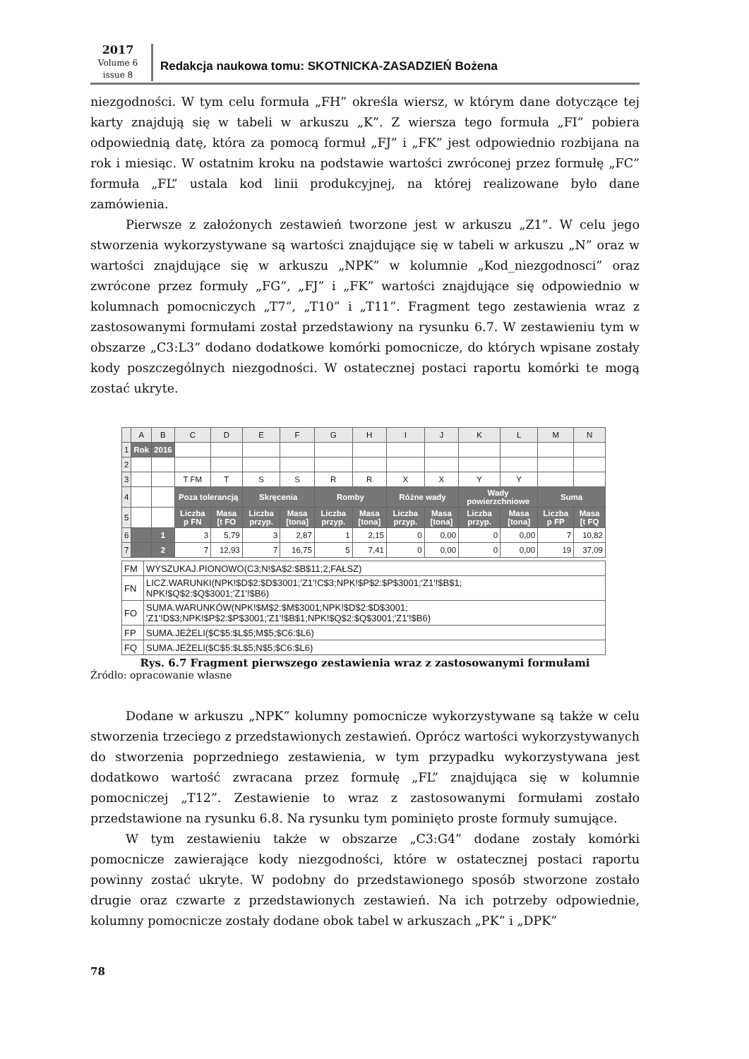2017
Volume 6
issue 8
Redakcja naukowa tomu: SKOTNICKA-ZASADZIEŃ Bożena
niezgodności. W tym celu formuła „FH” określa wiersz, w którym dane dotyczące tej karty znajdują się w tabeli w arkuszu „K”. Z wiersza tego formuła „FI” pobiera odpowiednią datę, która za pomocą formuł „FJ” i „FK” jest odpowiednio rozbijana na rok i miesiąc. W ostatnim kroku na podstawie wartości zwróconej przez formułę „FC” formuła „FL” ustala kod linii produkcyjnej, na której realizowane było dane zamówienia.
Pierwsze z założonych zestawień tworzone jest w arkuszu „Z1”. W celu jego stworzenia wykorzystywane są wartości znajdujące się w tabeli w arkuszu „N” oraz w wartości znajdujące się w arkuszu „NPK” w kolumnie „Kod_niezgodnosci” oraz zwrócone przez formuły „FG”, „FJ” i „FK” wartości znajdujące się odpowiednio w kolumnach pomocniczych „T7”, „T10” i „T11”. Fragment tego zestawienia wraz z zastosowanymi formułami został przedstawiony na rysunku 6.7. W zestawieniu tym w obszarze „C3:L3” dodano dodatkowe komórki pomocnicze, do których wpisane zostały kody poszczególnych niezgodności. W ostatecznej postaci raportu komórki te mogą zostać ukryte.
| | A | B | C | D | E | F | G | H | I | J | K | L | M | N |
| --- | --- | --- | --- | --- | --- | --- | --- | --- | --- | --- | --- | --- | --- | --- |
| 1 | Rok | 2016 | | | | | | | | | | | | |
| 2 | | | | | | | | | | | | | | |
| 3 | | | T FM | T | S | S | R | R | X | X | Y | Y | | |
| 4 | | | Poza tolerancją | | Skręcenia | | Romby | | Różne wady | | Wady powierzchniowe | | Suma | |
| 5 | | | Liczba p FN | Masa [t FO | Liczba przyp. | Masa [tona] | Liczba przyp. | Masa [tona] | Liczba przyp. | Masa [tona] | Liczba przyp. | Masa [tona] | Liczba p FP | Masa [t FQ |
| 6 | | 1 | 3 | 5,79 | 3 | 2,87 | 1 | 2,15 | 0 | 0,00 | 0 | 0,00 | 7 | 10,82 |
| 7 | | 2 | 7 | 12,93 | 7 | 16,75 | 5 | 7,41 | 0 | 0,00 | 0 | 0,00 | 19 | 37,09 |
| FM | WYSZUKAJ.PIONOWO(C3;N!$A$2:$B$11;2;FAŁSZ) |
| FN | LICZ.WARUNKI(NPK!$D$2:$D$3001;'Z1'!C$3;NPK!$P$2:$P$3001;'Z1'!$B$1; NPK!$Q$2:$Q$3001;'Z1'!$B6) |
| FO | SUMA.WARUNKÓW(NPK!$M$2:$M$3001;NPK!$D$2:$D$3001; 'Z1'!D$3;NPK!$P$2:$P$3001;'Z1'!$B$1;NPK!$Q$2:$Q$3001;'Z1'!$B6) |
| FP | SUMA.JEŻELI($C$5:$L$5;M$5;$C6:$L6) |
| FQ | SUMA.JEŻELI($C$5:$L$5;N$5;$C6:$L6) |
Rys. 6.7 Fragment pierwszego zestawienia wraz z zastosowanymi formułami
Źródło: opracowanie własne
Dodane w arkuszu „NPK” kolumny pomocnicze wykorzystywane są także w celu stworzenia trzeciego z przedstawionych zestawień. Oprócz wartości wykorzystywanych do stworzenia poprzedniego zestawienia, w tym przypadku wykorzystywana jest dodatkowo wartość zwracana przez formułę „FL” znajdująca się w kolumnie pomocniczej „T12”. Zestawienie to wraz z zastosowanymi formułami zostało przedstawione na rysunku 6.8. Na rysunku tym pominięto proste formuły sumujące.
W tym zestawieniu także w obszarze „C3:G4” dodane zostały komórki pomocnicze zawierające kody niezgodności, które w ostatecznej postaci raportu powinny zostać ukryte. W podobny do przedstawionego sposób stworzone zostało drugie oraz czwarte z przedstawionych zestawień. Na ich potrzeby odpowiednie, kolumny pomocnicze zostały dodane obok tabel w arkuszach „PK” i „DPK”
78